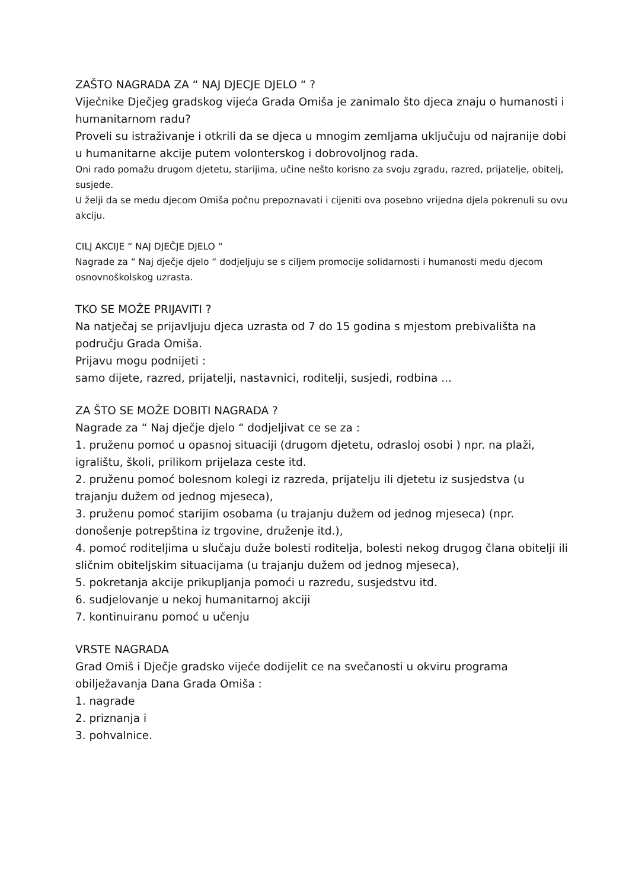ZAŠTO NAGRADA ZA “ NAJ DJECJE DJELO “ ?
Viječnike Dječjeg gradskog vijeća Grada Omiša je zanimalo što djeca znaju o humanosti i humanitarnom radu?
Proveli su istraživanje i otkrili da se djeca u mnogim zemljama uključuju od najranije dobi u humanitarne akcije putem volonterskog i dobrovoljnog rada.
Oni rado pomažu drugom djetetu, starijima, učine nešto korisno za svoju zgradu, razred, prijatelje, obitelj, susjede.
U želji da se medu djecom Omiša počnu prepoznavati i cijeniti ova posebno vrijedna djela pokrenuli su ovu akciju.
CILJ AKCIJE “ NAJ DJEČJE DJELO “
Nagrade za “ Naj dječje djelo “ dodjeljuju se s ciljem promocije solidarnosti i humanosti medu djecom osnovnoškolskog uzrasta.
TKO SE MOŽE PRIJAVITI ?
Na natječaj se prijavljuju djeca uzrasta od 7 do 15 godina s mjestom prebivališta na području Grada Omiša.
Prijavu mogu podnijeti :
samo dijete, razred, prijatelji, nastavnici, roditelji, susjedi, rodbina ...
ZA ŠTO SE MOŽE DOBITI NAGRADA ?
Nagrade za “ Naj dječje djelo “ dodjeljivat ce se za :
1. pruženu pomoć u opasnoj situaciji (drugom djetetu, odrasloj osobi ) npr. na plaži, igralištu, školi, prilikom prijelaza ceste itd.
2. pruženu pomoć bolesnom kolegi iz razreda, prijatelju ili djetetu iz susjedstva (u trajanju dužem od jednog mjeseca),
3. pruženu pomoć starijim osobama (u trajanju dužem od jednog mjeseca) (npr. donošenje potrepština iz trgovine, druženje itd.),
4. pomoć roditeljima u slučaju duže bolesti roditelja, bolesti nekog drugog člana obitelji ili sličnim obiteljskim situacijama (u trajanju dužem od jednog mjeseca),
5. pokretanja akcije prikupljanja pomoći u razredu, susjedstvu itd.
6. sudjelovanje u nekoj humanitarnoj akciji
7. kontinuiranu pomoć u učenju
VRSTE NAGRADA
Grad Omiš i Dječje gradsko vijeće dodijelit ce na svečanosti u okviru programa obilježavanja Dana Grada Omiša :
1. nagrade
2. priznanja i
3. pohvalnice.